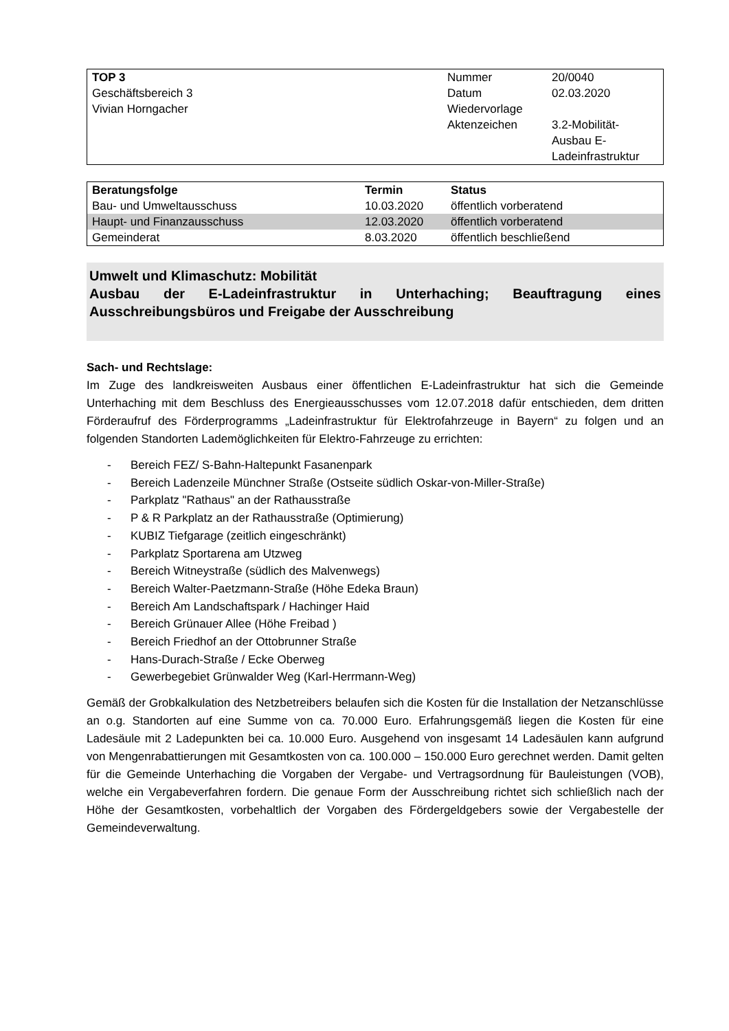| TOP 3 Geschäftsbereich 3 Vivian Horngacher | Nummer Datum Wiedervorlage Aktenzeichen | 20/0040 02.03.2020 3.2-Mobilität- Ausbau E- Ladeinfrastruktur |
| Beratungsfolge | Termin | Status |
| --- | --- | --- |
| Bau- und Umweltausschuss | 10.03.2020 | öffentlich vorberatend |
| Haupt- und Finanzausschuss | 12.03.2020 | öffentlich vorberatend |
| Gemeinderat | 8.03.2020 | öffentlich beschließend |
Umwelt und Klimaschutz: Mobilität
Ausbau der E-Ladeinfrastruktur in Unterhaching; Beauftragung eines Ausschreibungsbüros und Freigabe der Ausschreibung
Sach- und Rechtslage:
Im Zuge des landkreisweiten Ausbaus einer öffentlichen E-Ladeinfrastruktur hat sich die Gemeinde Unterhaching mit dem Beschluss des Energieausschusses vom 12.07.2018 dafür entschieden, dem dritten Förderaufruf des Förderprogramms „Ladeinfrastruktur für Elektrofahrzeuge in Bayern“ zu folgen und an folgenden Standorten Lademöglichkeiten für Elektro-Fahrzeuge zu errichten:
- Bereich FEZ/ S-Bahn-Haltepunkt Fasanenpark
- Bereich Ladenzeile Münchner Straße (Ostseite südlich Oskar-von-Miller-Straße)
- Parkplatz "Rathaus" an der Rathausstraße
- P & R Parkplatz an der Rathausstraße (Optimierung)
- KUBIZ Tiefgarage (zeitlich eingeschränkt)
- Parkplatz Sportarena am Utzweg
- Bereich Witneystraße (südlich des Malvenwegs)
- Bereich Walter-Paetzmann-Straße (Höhe Edeka Braun)
- Bereich Am Landschaftspark / Hachinger Haid
- Bereich Grünauer Allee (Höhe Freibad )
- Bereich Friedhof an der Ottobrunner Straße
- Hans-Durach-Straße / Ecke Oberweg
- Gewerbegebiet Grünwalder Weg (Karl-Herrmann-Weg)
Gemäß der Grobkalkulation des Netzbetreibers belaufen sich die Kosten für die Installation der Netzanschlüsse an o.g. Standorten auf eine Summe von ca. 70.000 Euro. Erfahrungsgemäß liegen die Kosten für eine Ladesäule mit 2 Ladepunkten bei ca. 10.000 Euro. Ausgehend von insgesamt 14 Ladesäulen kann aufgrund von Mengenrabattierungen mit Gesamtkosten von ca. 100.000 – 150.000 Euro gerechnet werden. Damit gelten für die Gemeinde Unterhaching die Vorgaben der Vergabe- und Vertragsordnung für Bauleistungen (VOB), welche ein Vergabeverfahren fordern. Die genaue Form der Ausschreibung richtet sich schließlich nach der Höhe der Gesamtkosten, vorbehaltlich der Vorgaben des Fördergeldgebers sowie der Vergabestelle der Gemeindeverwaltung.